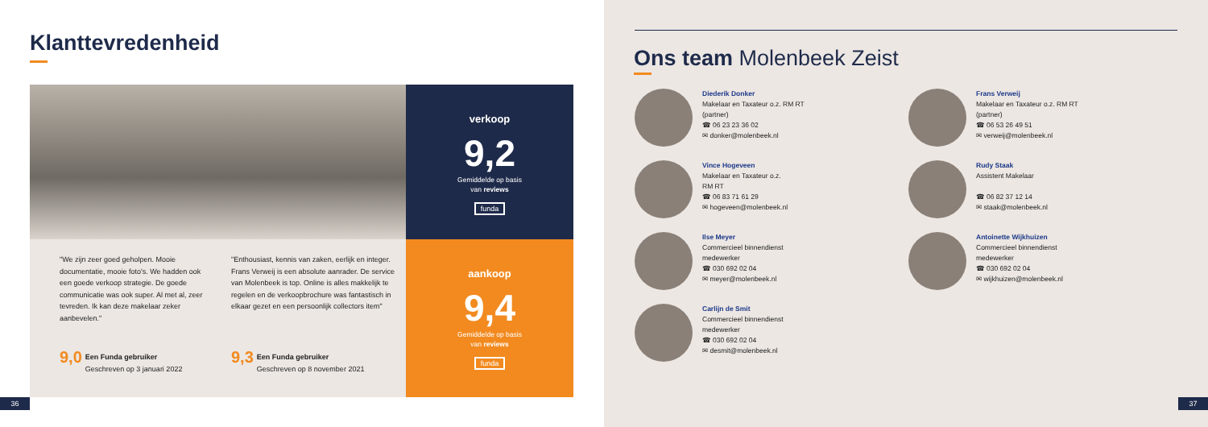Klanttevredenheid
"We zijn zeer goed geholpen. Mooie documentatie, mooie foto's. We hadden ook een goede verkoop strategie. De goede communicatie was ook super. Al met al, zeer tevreden. Ik kan deze makelaar zeker aanbevelen."
9,0
Een Funda gebruiker
Geschreven op 3 januari 2022
"Enthousiast, kennis van zaken, eerlijk en integer. Frans Verweij is een absolute aanrader. De service van Molenbeek is top. Online is alles makkelijk te regelen en de verkoopbrochure was fantastisch in elkaar gezet en een persoonlijk collectors item"
9,3
Een Funda gebruiker
Geschreven op 8 november 2021
verkoop
9,2
Gemiddelde op basis
van reviews
funda
aankoop
9,4
Gemiddelde op basis
van reviews
funda
36
Ons team Molenbeek Zeist
Diederik Donker
Makelaar en Taxateur o.z. RM RT
(partner)
☎ 06 23 23 36 02
✉ donker@molenbeek.nl
Frans Verweij
Makelaar en Taxateur o.z. RM RT
(partner)
☎ 06 53 26 49 51
✉ verweij@molenbeek.nl
Vince Hogeveen
Makelaar en Taxateur o.z.
RM RT
☎ 06 83 71 61 29
✉ hogeveen@molenbeek.nl
Rudy Staak
Assistent Makelaar
☎ 06 82 37 12 14
✉ staak@molenbeek.nl
Ilse Meyer
Commercieel binnendienst
medewerker
☎ 030 692 02 04
✉ meyer@molenbeek.nl
Antoinette Wijkhuizen
Commercieel binnendienst
medewerker
☎ 030 692 02 04
✉ wijkhuizen@molenbeek.nl
Carlijn de Smit
Commercieel binnendienst
medewerker
☎ 030 692 02 04
✉ desmit@molenbeek.nl
37